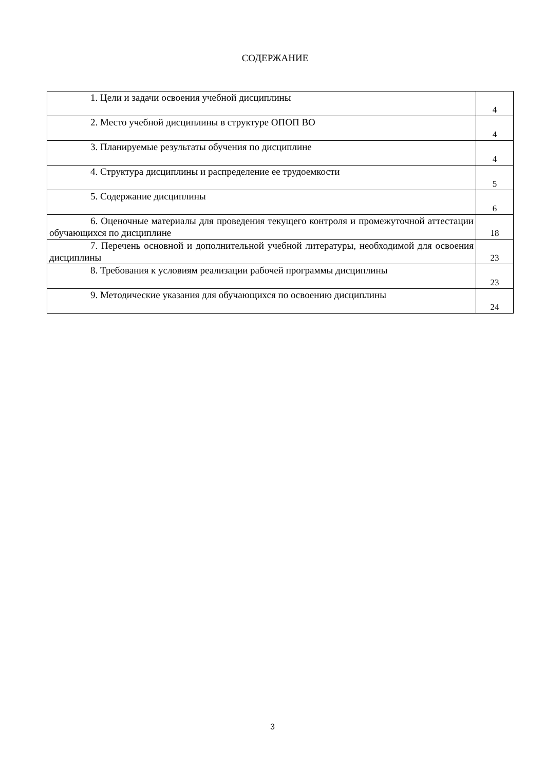СОДЕРЖАНИЕ
| 1. Цели и задачи освоения учебной дисциплины | 4 |
| 2. Место учебной дисциплины в структуре ОПОП ВО | 4 |
| 3. Планируемые результаты обучения по дисциплине | 4 |
| 4. Структура дисциплины и распределение ее трудоемкости | 5 |
| 5. Содержание дисциплины | 6 |
| 6. Оценочные материалы для проведения текущего контроля и промежуточной аттестации обучающихся по дисциплине | 18 |
| 7. Перечень основной и дополнительной учебной литературы, необходимой для освоения дисциплины | 23 |
| 8. Требования к условиям реализации рабочей программы дисциплины | 23 |
| 9. Методические указания для обучающихся по освоению дисциплины | 24 |
3